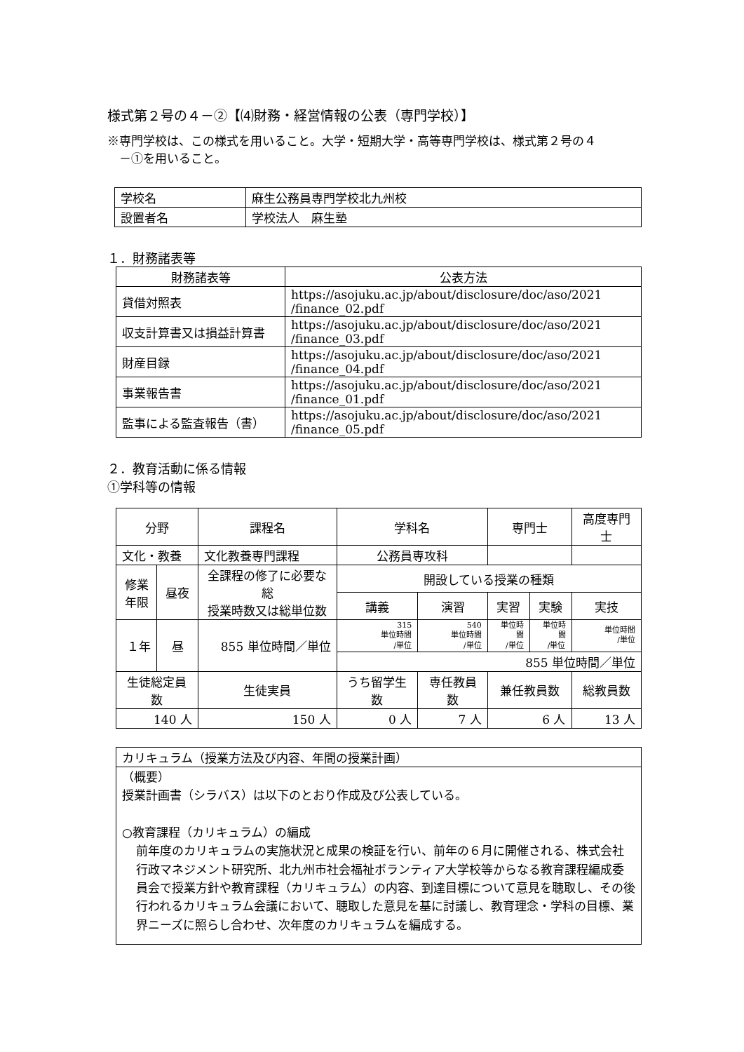様式第２号の４－②【⑷財務・経営情報の公表（専門学校）】
※専門学校は、この様式を用いること。大学・短期大学・高等専門学校は、様式第２号の４
　－①を用いること。
| 学校名 | 麻生公務員専門学校北九州校 |
| 設置者名 | 学校法人 麻生塾 |
１．財務諸表等
| 財務諸表等 | 公表方法 |
| --- | --- |
| 貸借対照表 | https://asojuku.ac.jp/about/disclosure/doc/aso/2021 /finance_02.pdf |
| 収支計算書又は損益計算書 | https://asojuku.ac.jp/about/disclosure/doc/aso/2021 /finance_03.pdf |
| 財産目録 | https://asojuku.ac.jp/about/disclosure/doc/aso/2021 /finance_04.pdf |
| 事業報告書 | https://asojuku.ac.jp/about/disclosure/doc/aso/2021 /finance_01.pdf |
| 監事による監査報告（書） | https://asojuku.ac.jp/about/disclosure/doc/aso/2021 /finance_05.pdf |
２．教育活動に係る情報
①学科等の情報
| 分野 | | 課程名 | | 学科名 | | 専門士 | | 高度専門士 |
| --- | --- | --- | --- | --- | --- | --- | --- | --- |
| 文化・教養 | | 文化教養専門課程 | | 公務員専攻科 | | | | |
| 修業 年限 | 昼夜 | 全課程の修了に必要な総 授業時数又は総単位数 | | 開設している授業の種類 | | | | |
| | | | | 講義 | 演習 | 実習 | 実験 | 実技 |
| １年 | 昼 | 855 単位時間／単位 | | 315 単位時間 /単位 | 540 単位時間 /単位 | 単位時間 /単位 | 単位時間 /単位 | 単位時間 /単位 |
| | | | | 855 単位時間／単位 | | | | |
| 生徒総定員数 | | 生徒実員 | うち留学生数 | | 専任教員数 | 兼任教員数 | | 総教員数 |
| 140 人 | | 150 人 | 0 人 | | 7 人 | 6 人 | | 13 人 |
| カリキュラム（授業方法及び内容、年間の授業計画） |
| （概要） 授業計画書（シラバス）は以下のとおり作成及び公表している。 ○教育課程（カリキュラム）の編成 前年度のカリキュラムの実施状況と成果の検証を行い、前年の６月に開催される、株式会社行政マネジメント研究所、北九州市社会福祉ボランティア大学校等からなる教育課程編成委員会で授業方針や教育課程（カリキュラム）の内容、到達目標について意見を聴取し、その後行われるカリキュラム会議において、聴取した意見を基に討議し、教育理念・学科の目標、業界ニーズに照らし合わせ、次年度のカリキュラムを編成する。 |